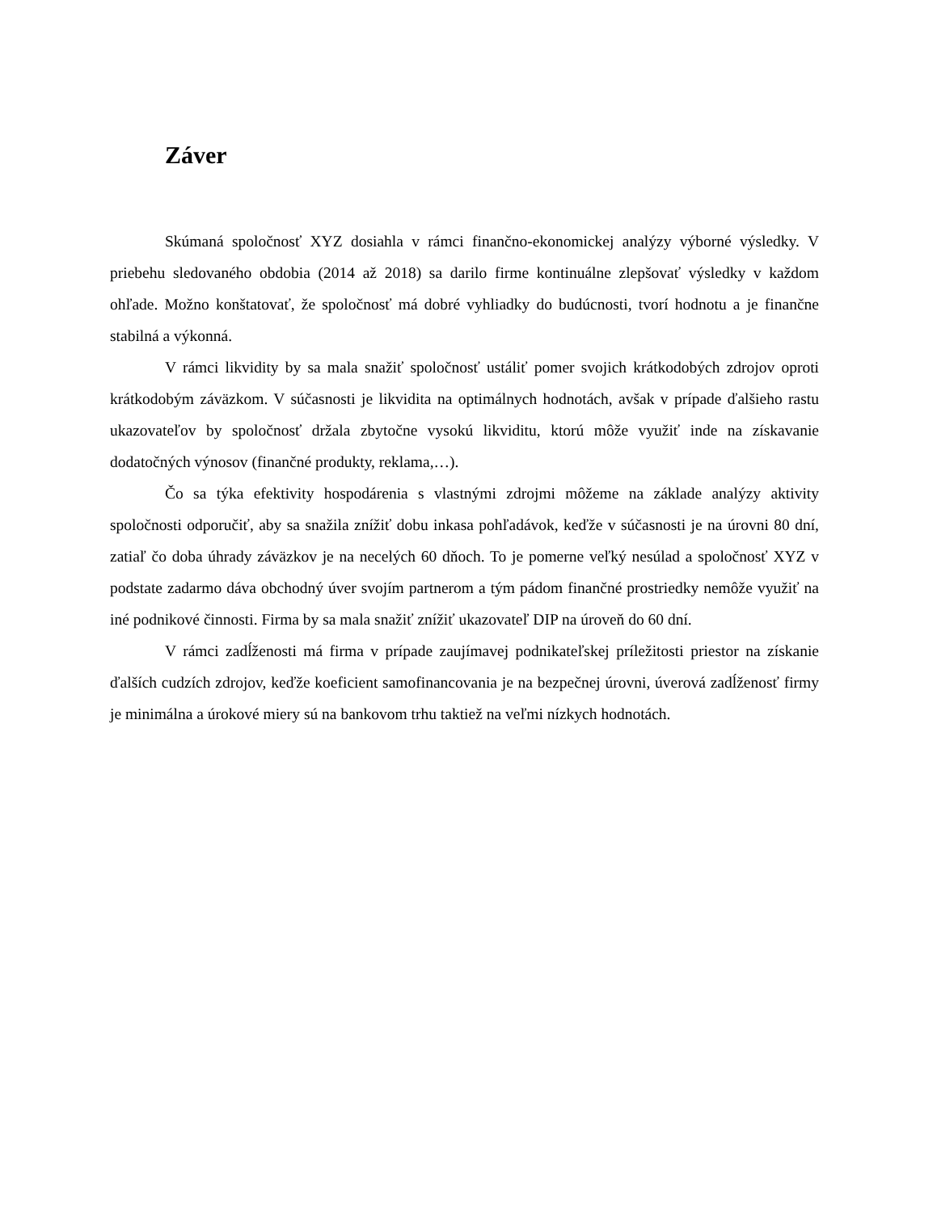Záver
Skúmaná spoločnosť XYZ dosiahla v rámci finančno-ekonomickej analýzy výborné výsledky. V priebehu sledovaného obdobia (2014 až 2018) sa darilo firme kontinuálne zlepšovať výsledky v každom ohľade. Možno konštatovať, že spoločnosť má dobré vyhliadky do budúcnosti, tvorí hodnotu a je finančne stabilná a výkonná.
V rámci likvidity by sa mala snažiť spoločnosť ustáliť pomer svojich krátkodobých zdrojov oproti krátkodobým záväzkom. V súčasnosti je likvidita na optimálnych hodnotách, avšak v prípade ďalšieho rastu ukazovateľov by spoločnosť držala zbytočne vysokú likviditu, ktorú môže využiť inde na získavanie dodatočných výnosov (finančné produkty, reklama,…).
Čo sa týka efektivity hospodárenia s vlastnými zdrojmi môžeme na základe analýzy aktivity spoločnosti odporučiť, aby sa snažila znížiť dobu inkasa pohľadávok, keďže v súčasnosti je na úrovni 80 dní, zatiaľ čo doba úhrady záväzkov je na necelých 60 dňoch. To je pomerne veľký nesúlad a spoločnosť XYZ v podstate zadarmo dáva obchodný úver svojím partnerom a tým pádom finančné prostriedky nemôže využiť na iné podnikové činnosti. Firma by sa mala snažiť znížiť ukazovateľ DIP na úroveň do 60 dní.
V rámci zadĺženosti má firma v prípade zaujímavej podnikateľskej príležitosti priestor na získanie ďalších cudzích zdrojov, keďže koeficient samofinancovania je na bezpečnej úrovni, úverová zadĺženosť firmy je minimálna a úrokové miery sú na bankovom trhu taktiež na veľmi nízkych hodnotách.